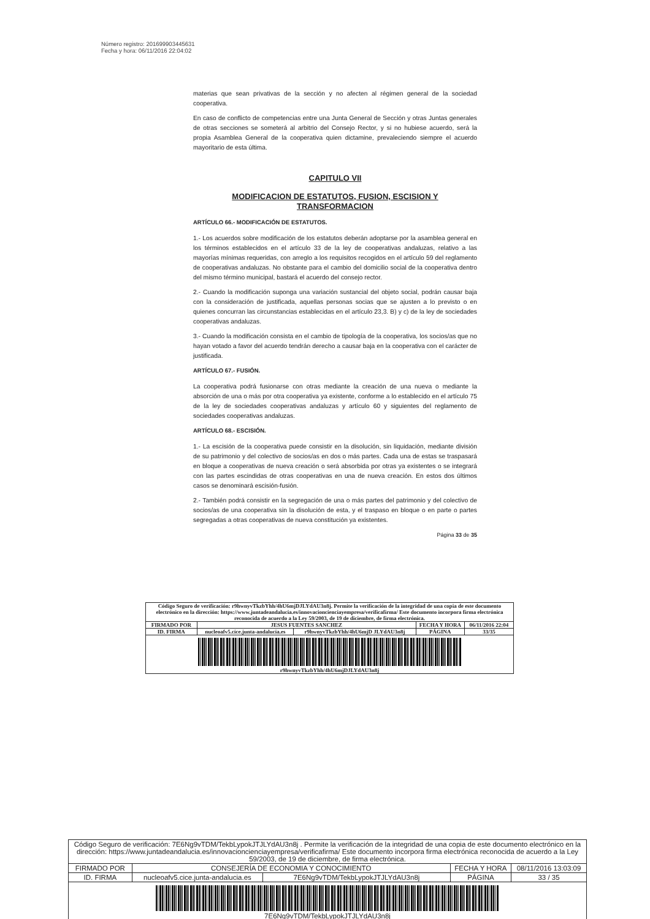Número registro: 201699903445631
Fecha y hora: 06/11/2016 22:04:02
materias que sean privativas de la sección y no afecten al régimen general de la sociedad cooperativa.
En caso de conflicto de competencias entre una Junta General de Sección y otras Juntas generales de otras secciones se someterá al arbitrio del Consejo Rector, y si no hubiese acuerdo, será la propia Asamblea General de la cooperativa quien dictamine, prevaleciendo siempre el acuerdo mayoritario de esta última.
CAPITULO VII
MODIFICACION DE ESTATUTOS, FUSION, ESCISION Y TRANSFORMACION
ARTÍCULO 66.- MODIFICACIÓN DE ESTATUTOS.
1.- Los acuerdos sobre modificación de los estatutos deberán adoptarse por la asamblea general en los términos establecidos en el artículo 33 de la ley de cooperativas andaluzas, relativo a las mayorías mínimas requeridas, con arreglo a los requisitos recogidos en el artículo 59 del reglamento de cooperativas andaluzas. No obstante para el cambio del domicilio social de la cooperativa dentro del mismo término municipal, bastará el acuerdo del consejo rector.
2.- Cuando la modificación suponga una variación sustancial del objeto social, podrán causar baja con la consideración de justificada, aquellas personas socias que se ajusten a lo previsto o en quienes concurran las circunstancias establecidas en el artículo 23,3. B) y c) de la ley de sociedades cooperativas andaluzas.
3.- Cuando la modificación consista en el cambio de tipología de la cooperativa, los socios/as que no hayan votado a favor del acuerdo tendrán derecho a causar baja en la cooperativa con el carácter de justificada.
ARTÍCULO 67.- FUSIÓN.
La cooperativa podrá fusionarse con otras mediante la creación de una nueva o mediante la absorción de una o más por otra cooperativa ya existente, conforme a lo establecido en el artículo 75 de la ley de sociedades cooperativas andaluzas y artículo 60 y siguientes del reglamento de sociedades cooperativas andaluzas.
ARTÍCULO 68.- ESCISIÓN.
1.- La escisión de la cooperativa puede consistir en la disolución, sin liquidación, mediante división de su patrimonio y del colectivo de socios/as en dos o más partes. Cada una de estas se traspasará en bloque a cooperativas de nueva creación o será absorbida por otras ya existentes o se integrará con las partes escindidas de otras cooperativas en una de nueva creación. En estos dos últimos casos se denominará escisión-fusión.
2.- También podrá consistir en la segregación de una o más partes del patrimonio y del colectivo de socios/as de una cooperativa sin la disolución de esta, y el traspaso en bloque o en parte o partes segregadas a otras cooperativas de nueva constitución ya existentes.
Página 33 de 35
| Código Seguro de verificación: r9hwnyvTkzbYhh/4hU6mjDJLYdAU3n8j. Permite la verificación de la integridad de una copia de este documento electrónico en la dirección: https://www.juntadeandalucia.es/innovacioncienciayempresa/verificafirma/ Este documento incorpora firma electrónica reconocida de acuerdo a la Ley 59/2003, de 19 de diciembre, de firma electrónica. | | | | |
| FIRMADO POR | JESUS FUENTES SANCHEZ | | FECHA Y HORA | 06/11/2016 22:04 |
| ID. FIRMA | nucleoafv5.cice.junta-andalucia.es | r9hwnyvTkzbYhh/4hU6mjD JLYdAU3n8j | PÁGINA | 33/35 |
| r9hwnyvTkzbYhh/4hU6mjDJLYdAU3n8j | | | | |
| Código Seguro de verificación: 7E6Ng9vTDM/TekbLypokJTJLYdAU3n8j . Permite la verificación de la integridad de una copia de este documento electrónico en la dirección: https://www.juntadeandalucia.es/innovacioncienciayempresa/verificafirma/ Este documento incorpora firma electrónica reconocida de acuerdo a la Ley 59/2003, de 19 de diciembre, de firma electrónica. | | | | |
| FIRMADO POR | CONSEJERÍA DE ECONOMIA Y CONOCIMIENTO | | FECHA Y HORA | 08/11/2016 13:03:09 |
| ID. FIRMA | nucleoafv5.cice.junta-andalucia.es | 7E6Ng9vTDM/TekbLypokJTJLYdAU3n8j | PÁGINA | 33 / 35 |
| 7E6Ng9vTDM/TekbLypokJTJLYdAU3n8j | | | | |